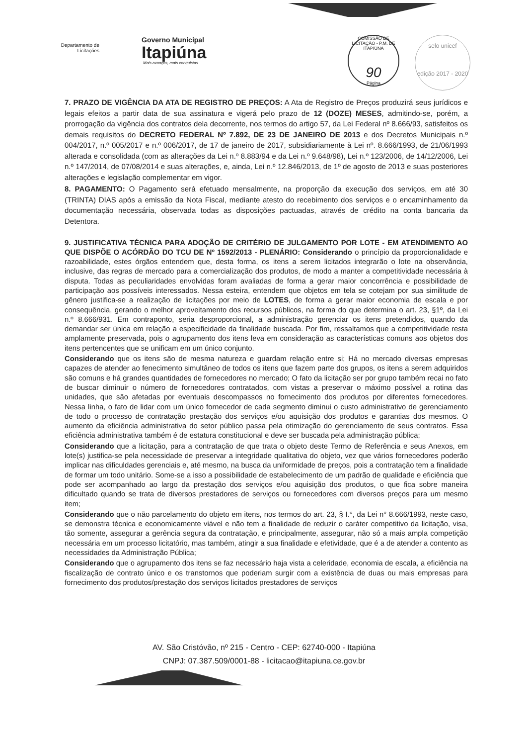Departamento de Licitações
Governo Municipal
Itapiúna
Mais avanços, mais conquistas
COMISSÃO DE LICITAÇÃO - P.M. DE ITAPIÚNA
90
Página
selo unicef
edição 2017 - 2020
7. PRAZO DE VIGÊNCIA DA ATA DE REGISTRO DE PREÇOS: A Ata de Registro de Preços produzirá seus jurídicos e legais efeitos a partir data de sua assinatura e vigerá pelo prazo de 12 (DOZE) MESES, admitindo-se, porém, a prorrogação da vigência dos contratos dela decorrente, nos termos do artigo 57, da Lei Federal nº 8.666/93, satisfeitos os demais requisitos do DECRETO FEDERAL Nº 7.892, DE 23 DE JANEIRO DE 2013 e dos Decretos Municipais n.º 004/2017, n.º 005/2017 e n.º 006/2017, de 17 de janeiro de 2017, subsidiariamente à Lei nº. 8.666/1993, de 21/06/1993 alterada e consolidada (com as alterações da Lei n.º 8.883/94 e da Lei n.º 9.648/98), Lei n.º 123/2006, de 14/12/2006, Lei n.º 147/2014, de 07/08/2014 e suas alterações, e, ainda, Lei n.º 12.846/2013, de 1º de agosto de 2013 e suas posteriores alterações e legislação complementar em vigor.
8. PAGAMENTO: O Pagamento será efetuado mensalmente, na proporção da execução dos serviços, em até 30 (TRINTA) DIAS após a emissão da Nota Fiscal, mediante atesto do recebimento dos serviços e o encaminhamento da documentação necessária, observada todas as disposições pactuadas, através de crédito na conta bancaria da Detentora.
9. JUSTIFICATIVA TÉCNICA PARA ADOÇÃO DE CRITÉRIO DE JULGAMENTO POR LOTE - EM ATENDIMENTO AO QUE DISPÕE O ACÓRDÃO DO TCU DE Nº 1592/2013 - PLENÁRIO: Considerando o princípio da proporcionalidade e razoabilidade, estes órgãos entendem que, desta forma, os itens a serem licitados integrarão o lote na observância, inclusive, das regras de mercado para a comercialização dos produtos, de modo a manter a competitividade necessária à disputa. Todas as peculiaridades envolvidas foram avaliadas de forma a gerar maior concorrência e possibilidade de participação aos possíveis interessados. Nessa esteira, entendem que objetos em tela se cotejam por sua similitude de gênero justifica-se a realização de licitações por meio de LOTES, de forma a gerar maior economia de escala e por consequência, gerando o melhor aproveitamento dos recursos públicos, na forma do que determina o art. 23, §1º, da Lei n.º 8.666/931. Em contraponto, seria desproporcional, a administração gerenciar os itens pretendidos, quando da demandar ser única em relação a especificidade da finalidade buscada. Por fim, ressaltamos que a competitividade resta amplamente preservada, pois o agrupamento dos itens leva em consideração as características comuns aos objetos dos itens pertencentes que se unificam em um único conjunto.
Considerando que os itens são de mesma natureza e guardam relação entre si; Há no mercado diversas empresas capazes de atender ao fenecimento simultâneo de todos os itens que fazem parte dos grupos, os itens a serem adquiridos são comuns e há grandes quantidades de fornecedores no mercado; O fato da licitação ser por grupo também recai no fato de buscar diminuir o número de fornecedores contratados, com vistas a preservar o máximo possível a rotina das unidades, que são afetadas por eventuais descompassos no fornecimento dos produtos por diferentes fornecedores. Nessa linha, o fato de lidar com um único fornecedor de cada segmento diminui o custo administrativo de gerenciamento de todo o processo de contratação prestação dos serviços e/ou aquisição dos produtos e garantias dos mesmos. O aumento da eficiência administrativa do setor público passa pela otimização do gerenciamento de seus contratos. Essa eficiência administrativa também é de estatura constitucional e deve ser buscada pela administração pública;
Considerando que a licitação, para a contratação de que trata o objeto deste Termo de Referência e seus Anexos, em lote(s) justifica-se pela necessidade de preservar a integridade qualitativa do objeto, vez que vários fornecedores poderão implicar nas dificuldades gerenciais e, até mesmo, na busca da uniformidade de preços, pois a contratação tem a finalidade de formar um todo unitário. Some-se a isso a possibilidade de estabelecimento de um padrão de qualidade e eficiência que pode ser acompanhado ao largo da prestação dos serviços e/ou aquisição dos produtos, o que fica sobre maneira dificultado quando se trata de diversos prestadores de serviços ou fornecedores com diversos preços para um mesmo item;
Considerando que o não parcelamento do objeto em itens, nos termos do art. 23, § I.°, da Lei n° 8.666/1993, neste caso, se demonstra técnica e economicamente viável e não tem a finalidade de reduzir o caráter competitivo da licitação, visa, tão somente, assegurar a gerência segura da contratação, e principalmente, assegurar, não só a mais ampla competição necessária em um processo licitatório, mas também, atingir a sua finalidade e efetividade, que é a de atender a contento as necessidades da Administração Pública;
Considerando que o agrupamento dos itens se faz necessário haja vista a celeridade, economia de escala, a eficiência na fiscalização de contrato único e os transtornos que poderiam surgir com a existência de duas ou mais empresas para fornecimento dos produtos/prestação dos serviços licitados prestadores de serviços
AV. São Cristóvão, nº 215 - Centro - CEP: 62740-000 - Itapiúna
CNPJ: 07.387.509/0001-88 - licitacao@itapiuna.ce.gov.br